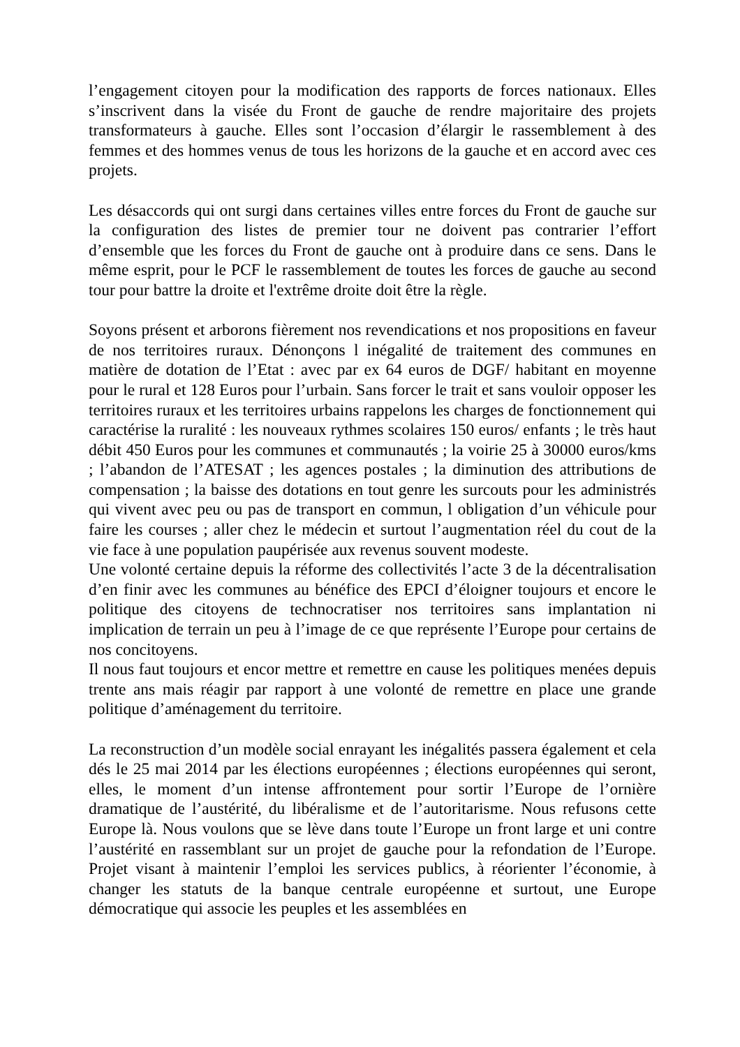l’engagement citoyen pour la modification des rapports de forces nationaux. Elles s’inscrivent dans la visée du Front de gauche de rendre majoritaire des projets transformateurs à gauche. Elles sont l’occasion d’élargir le rassemblement à des femmes et des hommes venus de tous les horizons de la gauche et en accord avec ces projets.
Les désaccords qui ont surgi dans certaines villes entre forces du Front de gauche sur la configuration des listes de premier tour ne doivent pas contrarier l’effort d’ensemble que les forces du Front de gauche ont à produire dans ce sens. Dans le même esprit, pour le PCF le rassemblement de toutes les forces de gauche au second tour pour battre la droite et l'extrême droite doit être la règle.
Soyons présent et arborons fièrement nos revendications et nos propositions en faveur de nos territoires ruraux. Dénonçons l inégalité de traitement des communes en matière de dotation de l’Etat : avec par ex 64 euros de DGF/ habitant en moyenne pour le rural et 128 Euros pour l’urbain. Sans forcer le trait et sans vouloir opposer les territoires ruraux et les territoires urbains rappelons les charges de fonctionnement qui caractérise la ruralité : les nouveaux rythmes scolaires 150 euros/ enfants ; le très haut débit 450 Euros pour les communes et communautés ; la voirie 25 à 30000 euros/kms ; l’abandon de l’ATESAT ; les agences postales ; la diminution des attributions de compensation ; la baisse des dotations en tout genre les surcouts pour les administrés qui vivent avec peu ou pas de transport en commun, l obligation d’un véhicule pour faire les courses ; aller chez le médecin et surtout l’augmentation réel du cout de la vie face à une population paupérisée aux revenus souvent modeste.
Une volonté certaine depuis la réforme des collectivités l’acte 3 de la décentralisation d’en finir avec les communes au bénéfice des EPCI d’éloigner toujours et encore le politique des citoyens de technocratiser nos territoires sans implantation ni implication de terrain un peu à l’image de ce que représente l’Europe pour certains de nos concitoyens.
Il nous faut toujours et encor mettre et remettre en cause les politiques menées depuis trente ans mais réagir par rapport à une volonté de remettre en place une grande politique d’aménagement du territoire.
La reconstruction d’un modèle social enrayant les inégalités passera également et cela dés le 25 mai 2014 par les élections européennes ; élections européennes qui seront, elles, le moment d’un intense affrontement pour sortir l’Europe de l’ornière dramatique de l’austérité, du libéralisme et de l’autoritarisme. Nous refusons cette Europe là. Nous voulons que se lève dans toute l’Europe un front large et uni contre l’austérité en rassemblant sur un projet de gauche pour la refondation de l’Europe. Projet visant à maintenir l’emploi les services publics, à réorienter l’économie, à changer les statuts de la banque centrale européenne et surtout, une Europe démocratique qui associe les peuples et les assemblées en